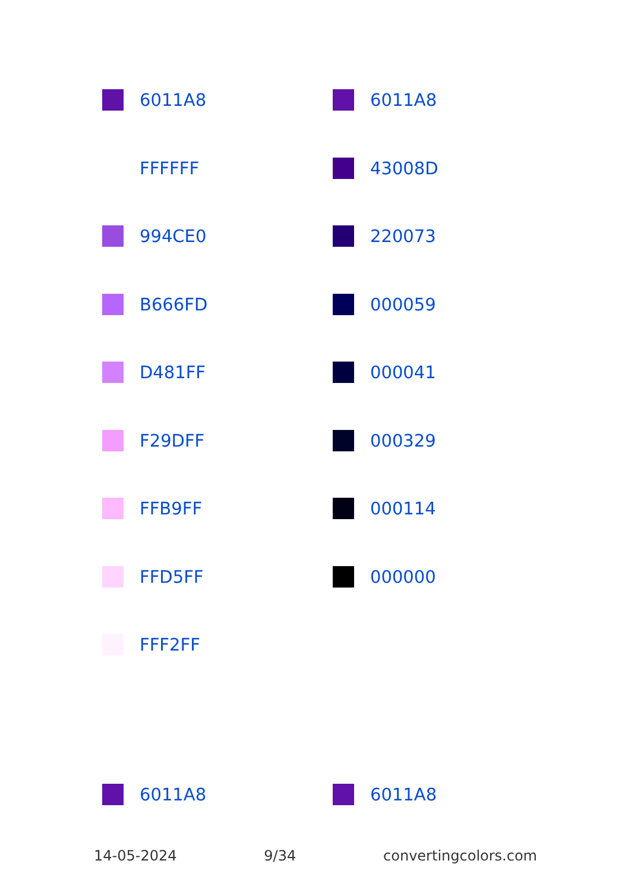6011A8
FFFFFF
994CE0
B666FD
D481FF
F29DFF
FFB9FF
FFD5FF
FFF2FF
6011A8
43008D
220073
000059
000041
000329
000114
000000
6011A8 6011A8
14-05-2024 9/34 convertingcolors.com